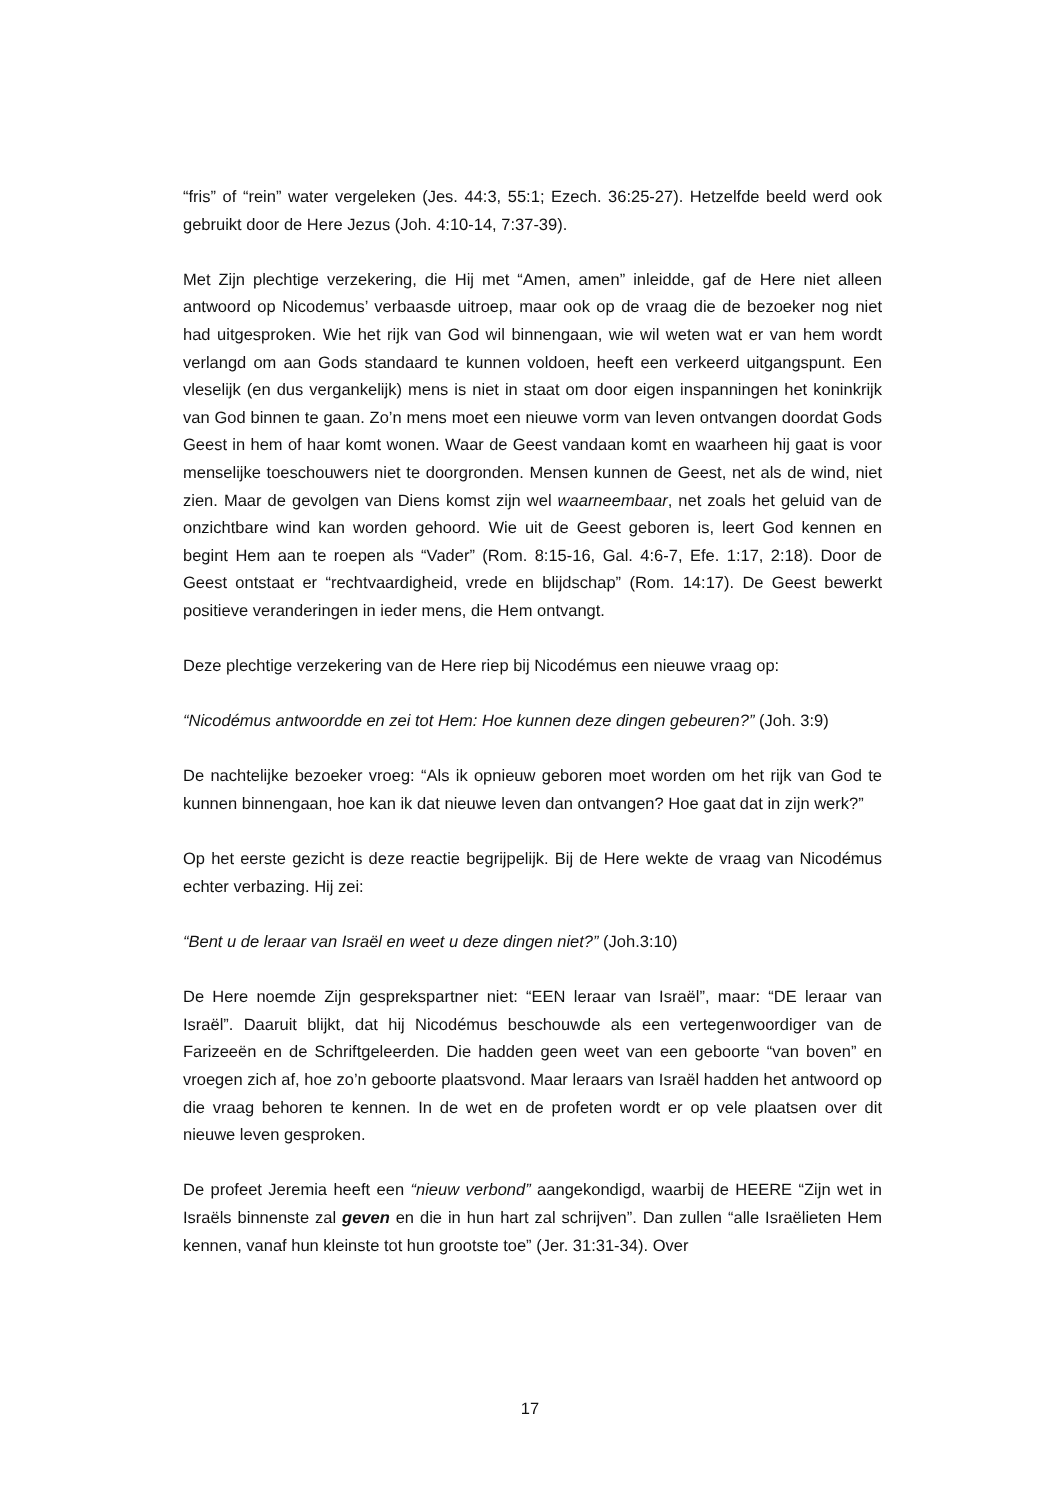“fris” of “rein” water vergeleken (Jes. 44:3, 55:1; Ezech. 36:25-27). Hetzelfde beeld werd ook gebruikt door de Here Jezus (Joh. 4:10-14, 7:37-39).
Met Zijn plechtige verzekering, die Hij met “Amen, amen” inleidde, gaf de Here niet alleen antwoord op Nicodemus’ verbaasde uitroep, maar ook op de vraag die de bezoeker nog niet had uitgesproken. Wie het rijk van God wil binnengaan, wie wil weten wat er van hem wordt verlangd om aan Gods standaard te kunnen voldoen, heeft een verkeerd uitgangspunt. Een vleselijk (en dus vergankelijk) mens is niet in staat om door eigen inspanningen het koninkrijk van God binnen te gaan. Zo’n mens moet een nieuwe vorm van leven ontvangen doordat Gods Geest in hem of haar komt wonen. Waar de Geest vandaan komt en waarheen hij gaat is voor menselijke toeschouwers niet te doorgronden. Mensen kunnen de Geest, net als de wind, niet zien. Maar de gevolgen van Diens komst zijn wel waarneembaar, net zoals het geluid van de onzichtbare wind kan worden gehoord. Wie uit de Geest geboren is, leert God kennen en begint Hem aan te roepen als “Vader” (Rom. 8:15-16, Gal. 4:6-7, Efe. 1:17, 2:18). Door de Geest ontstaat er “rechtvaardigheid, vrede en blijdschap” (Rom. 14:17). De Geest bewerkt positieve veranderingen in ieder mens, die Hem ontvangt.
Deze plechtige verzekering van de Here riep bij Nicodémus een nieuwe vraag op:
“Nicodémus antwoordde en zei tot Hem: Hoe kunnen deze dingen gebeuren?” (Joh. 3:9)
De nachtelijke bezoeker vroeg: “Als ik opnieuw geboren moet worden om het rijk van God te kunnen binnengaan, hoe kan ik dat nieuwe leven dan ontvangen? Hoe gaat dat in zijn werk?”
Op het eerste gezicht is deze reactie begrijpelijk. Bij de Here wekte de vraag van Nicodémus echter verbazing. Hij zei:
“Bent u de leraar van Israël en weet u deze dingen niet?” (Joh.3:10)
De Here noemde Zijn gesprekspartner niet: “EEN leraar van Israël”, maar: “DE leraar van Israël”. Daaruit blijkt, dat hij Nicodémus beschouwde als een vertegenwoordiger van de Farizeeën en de Schriftgeleerden. Die hadden geen weet van een geboorte “van boven” en vroegen zich af, hoe zo’n geboorte plaatsvond. Maar leraars van Israël hadden het antwoord op die vraag behoren te kennen. In de wet en de profeten wordt er op vele plaatsen over dit nieuwe leven gesproken.
De profeet Jeremia heeft een “nieuw verbond” aangekondigd, waarbij de HEERE “Zijn wet in Israëls binnenste zal geven en die in hun hart zal schrijven”. Dan zullen “alle Israëlieten Hem kennen, vanaf hun kleinste tot hun grootste toe” (Jer. 31:31-34). Over
17